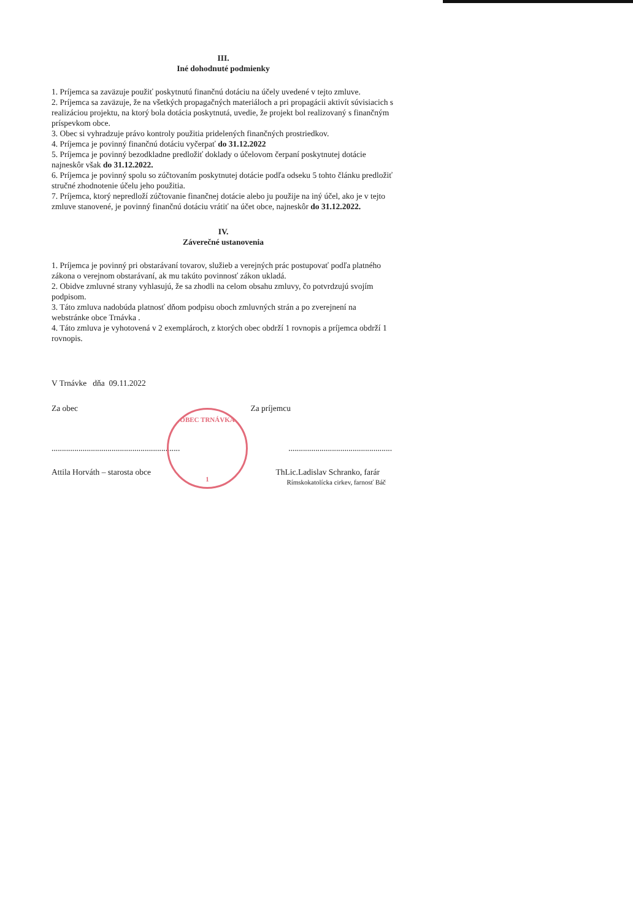III.
Iné dohodnuté podmienky
1. Príjemca sa zaväzuje použiť poskytnutú finančnú dotáciu na účely uvedené v tejto zmluve.
2. Príjemca sa zaväzuje, že na všetkých propagačných materiáloch a pri propagácii aktivít súvisiacich s realizáciou projektu, na ktorý bola dotácia poskytnutá, uvedie, že projekt bol realizovaný s finančným príspevkom obce.
3. Obec si vyhradzuje právo kontroly použitia pridelených finančných prostriedkov.
4. Príjemca je povinný finančnú dotáciu vyčerpať do 31.12.2022
5. Príjemca je povinný bezodkladne predložiť doklady o účelovom čerpaní poskytnutej dotácie najneskôr však do 31.12.2022.
6. Príjemca je povinný spolu so zúčtovaním poskytnutej dotácie podľa odseku 5 tohto článku predložiť stručné zhodnotenie účelu jeho použitia.
7. Príjemca, ktorý nepredloží zúčtovanie finančnej dotácie alebo ju použije na iný účel, ako je v tejto zmluve stanovené, je povinný finančnú dotáciu vrátiť na účet obce, najneskôr do 31.12.2022.
IV.
Záverečné ustanovenia
1. Príjemca je povinný pri obstarávaní tovarov, služieb a verejných prác postupovať podľa platného zákona o verejnom obstarávaní, ak mu takúto povinnosť zákon ukladá.
2. Obidve zmluvné strany vyhlasujú, že sa zhodli na celom obsahu zmluvy, čo potvrdzujú svojím podpisom.
3. Táto zmluva nadobúda platnosť dňom podpisu oboch zmluvných strán a po zverejnení na webstránke obce Trnávka .
4. Táto zmluva je vyhotovená v 2 exemplároch, z ktorých obec obdrží 1 rovnopis a príjemca obdrží 1 rovnopis.
V Trnávke dňa 09.11.2022
Za obec Za príjemcu
................................................................................................................
Attila Horváth – starosta obce ThLic.Ladislav Schranko, farár
Rímskokatolícka cirkev, farnosť Báč
OBEC TRNÁVKA
1